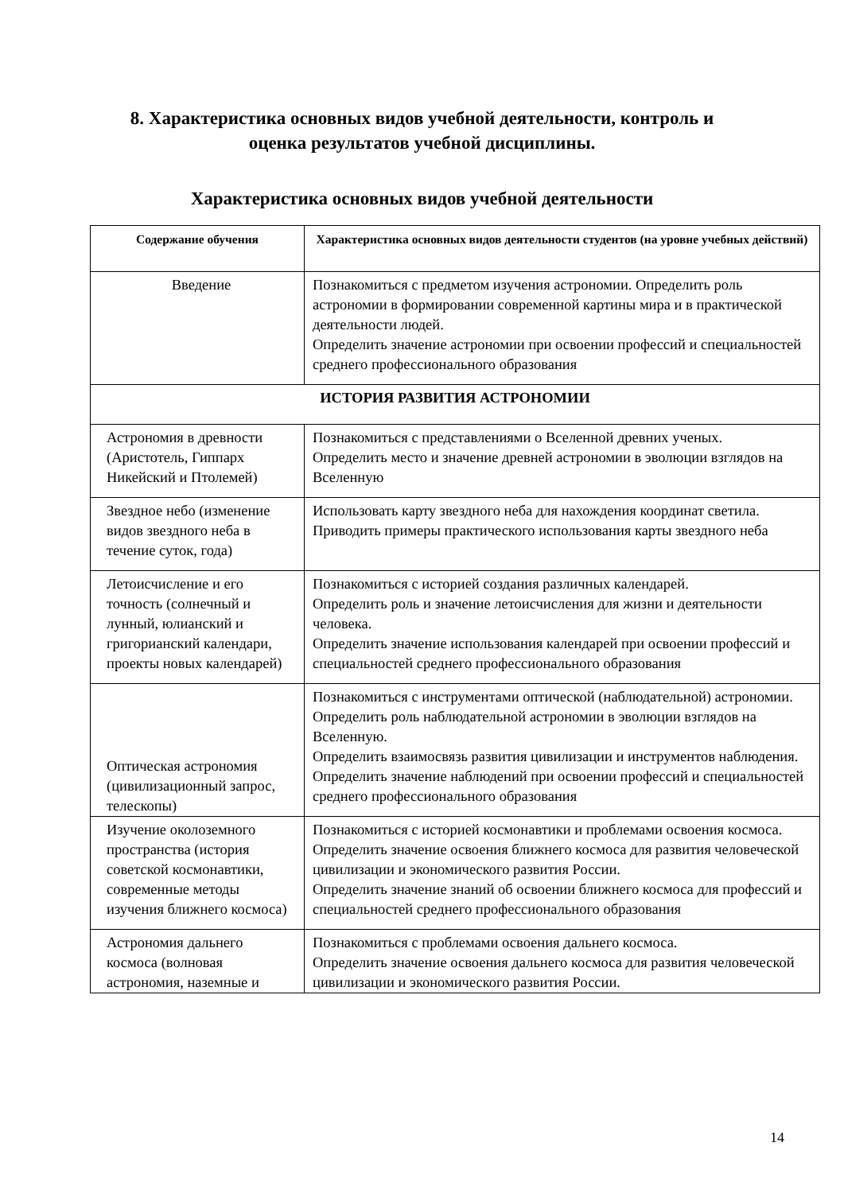8. Характеристика основных видов учебной деятельности, контроль и
оценка результатов учебной дисциплины.
Характеристика основных видов учебной деятельности
| Содержание обучения | Характеристика основных видов деятельности студентов (на уровне учебных действий) |
| --- | --- |
| Введение | Познакомиться с предметом изучения астрономии. Определить роль астрономии в формировании современной картины мира и в практической деятельности людей. Определить значение астрономии при освоении профессий и специальностей среднего профессионального образования |
| ИСТОРИЯ РАЗВИТИЯ АСТРОНОМИИ | |
| Астрономия в древности (Аристотель, Гиппарх Никейский и Птолемей) | Познакомиться с представлениями о Вселенной древних ученых. Определить место и значение древней астрономии в эволюции взглядов на Вселенную |
| Звездное небо (изменение видов звездного неба в течение суток, года) | Использовать карту звездного неба для нахождения координат светила. Приводить примеры практического использования карты звездного неба |
| Летоисчисление и его точность (солнечный и лунный, юлианский и григорианский календари, проекты новых календарей) | Познакомиться с историей создания различных календарей. Определить роль и значение летоисчисления для жизни и деятельности человека. Определить значение использования календарей при освоении профессий и специальностей среднего профессионального образования |
| Оптическая астрономия (цивилизационный запрос, телескопы) | Познакомиться с инструментами оптической (наблюдательной) астрономии. Определить роль наблюдательной астрономии в эволюции взглядов на Вселенную. Определить взаимосвязь развития цивилизации и инструментов наблюдения. Определить значение наблюдений при освоении профессий и специальностей среднего профессионального образования |
| Изучение околоземного пространства (история советской космонавтики, современные методы изучения ближнего космоса) | Познакомиться с историей космонавтики и проблемами освоения космоса. Определить значение освоения ближнего космоса для развития человеческой цивилизации и экономического развития России. Определить значение знаний об освоении ближнего космоса для профессий и специальностей среднего профессионального образования |
| Астрономия дальнего космоса (волновая астрономия, наземные и | Познакомиться с проблемами освоения дальнего космоса. Определить значение освоения дальнего космоса для развития человеческой цивилизации и экономического развития России. |
14